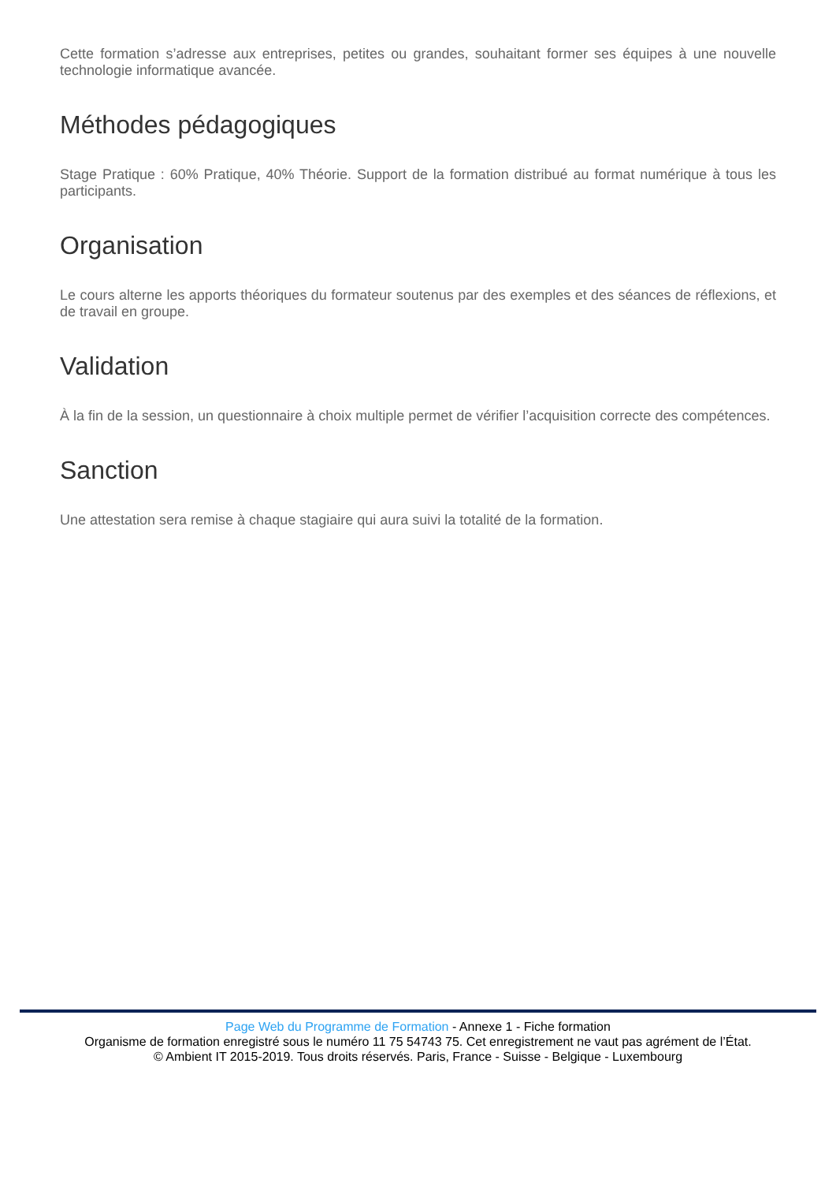Cette formation s’adresse aux entreprises, petites ou grandes, souhaitant former ses équipes à une nouvelle technologie informatique avancée.
Méthodes pédagogiques
Stage Pratique : 60% Pratique, 40% Théorie. Support de la formation distribué au format numérique à tous les participants.
Organisation
Le cours alterne les apports théoriques du formateur soutenus par des exemples et des séances de réflexions, et de travail en groupe.
Validation
À la fin de la session, un questionnaire à choix multiple permet de vérifier l’acquisition correcte des compétences.
Sanction
Une attestation sera remise à chaque stagiaire qui aura suivi la totalité de la formation.
Page Web du Programme de Formation - Annexe 1 - Fiche formation
Organisme de formation enregistré sous le numéro 11 75 54743 75. Cet enregistrement ne vaut pas agrément de l’État.
© Ambient IT 2015-2019. Tous droits réservés. Paris, France - Suisse - Belgique - Luxembourg